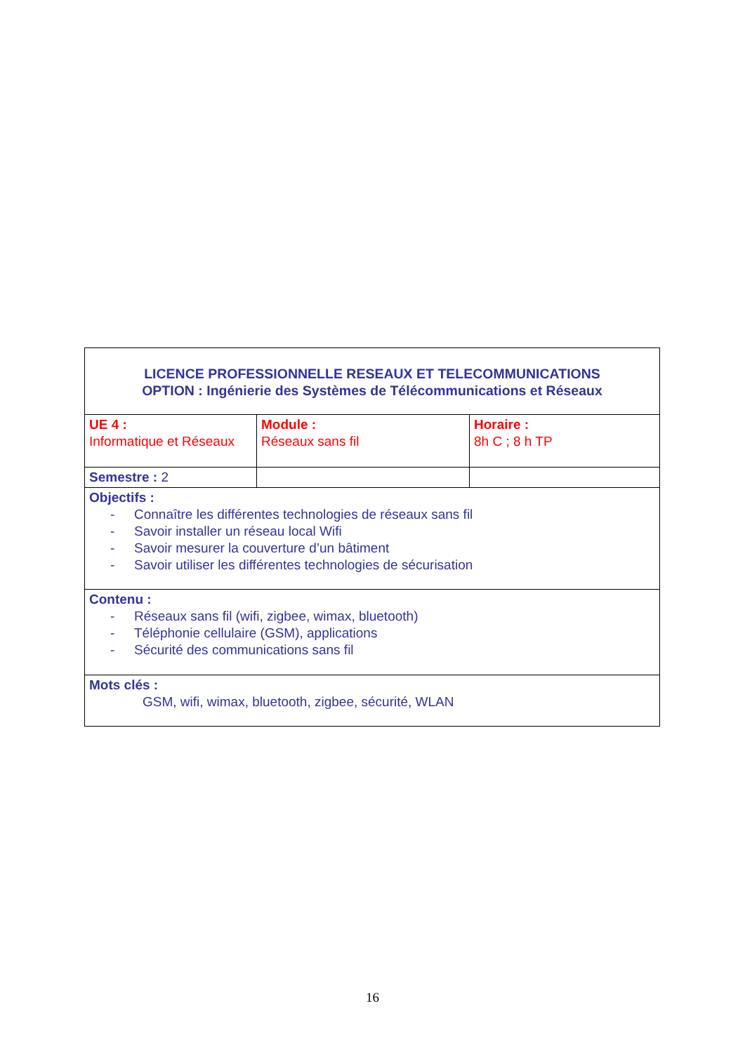| LICENCE PROFESSIONNELLE RESEAUX ET TELECOMMUNICATIONS OPTION : Ingénierie des Systèmes de Télécommunications et Réseaux | | |
| UE 4 : Informatique et Réseaux | Module : Réseaux sans fil | Horaire : 8h C ; 8 h TP |
| Semestre : 2 | | |
| Objectifs : - Connaître les différentes technologies de réseaux sans fil - Savoir installer un réseau local Wifi - Savoir mesurer la couverture d’un bâtiment - Savoir utiliser les différentes technologies de sécurisation | | |
| Contenu : - Réseaux sans fil (wifi, zigbee, wimax, bluetooth) - Téléphonie cellulaire (GSM), applications - Sécurité des communications sans fil | | |
| Mots clés : GSM, wifi, wimax, bluetooth, zigbee, sécurité, WLAN | | |
16